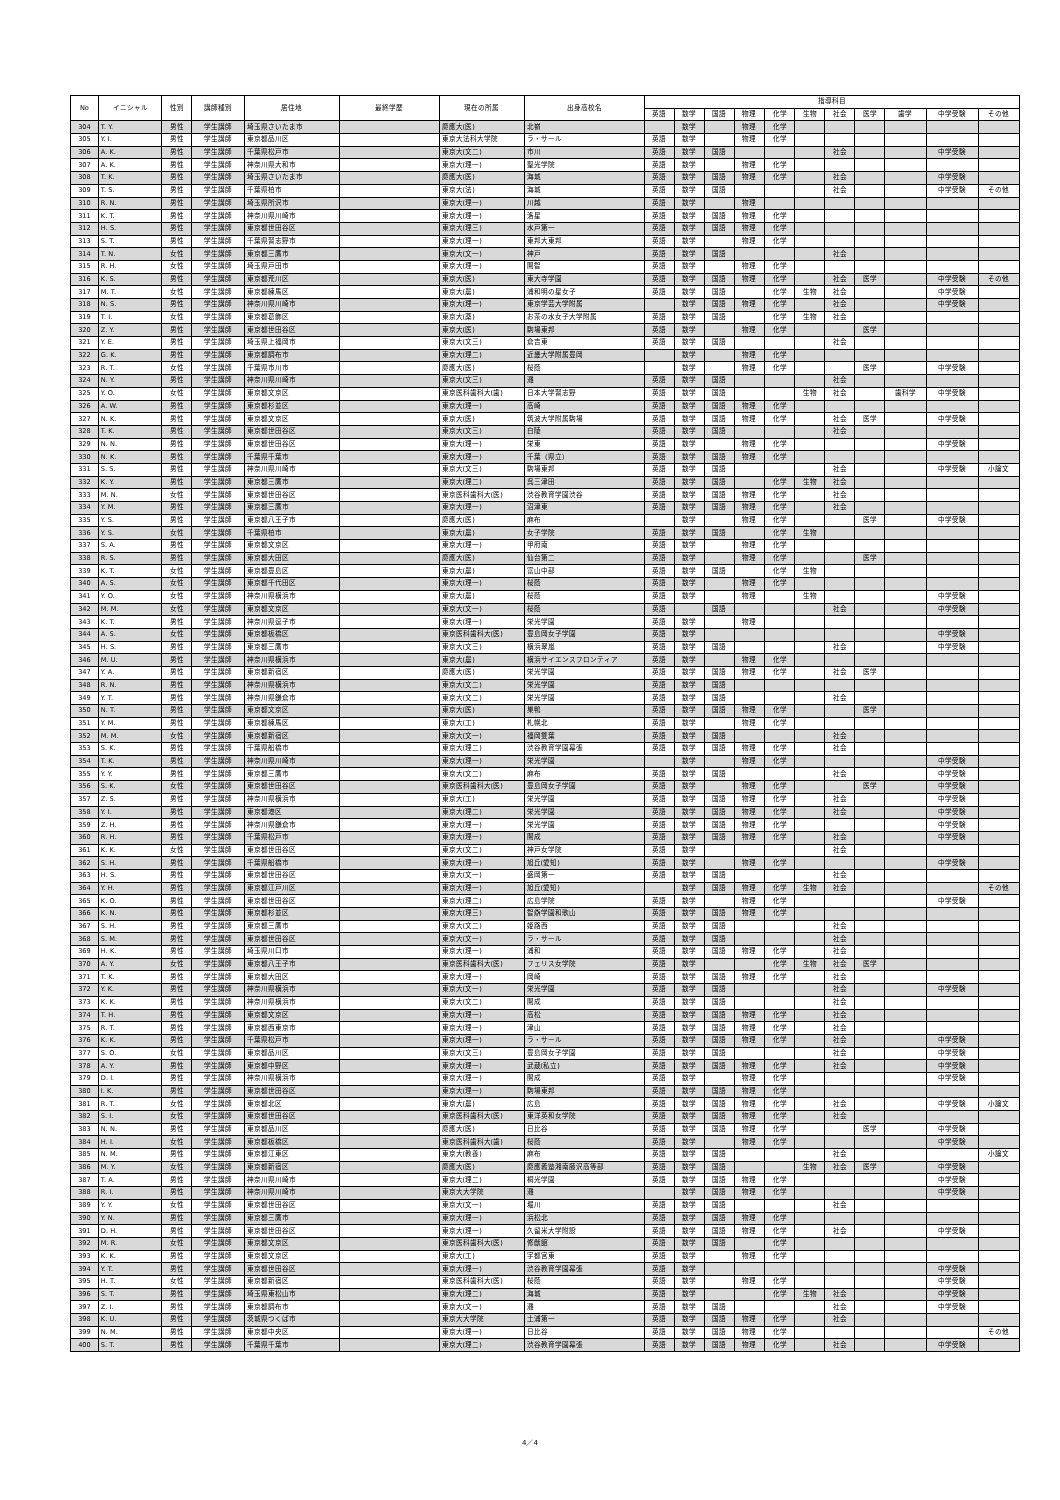| No | イニシャル | 性別 | 講師種別 | 居住地 | 最終学歴 | 現在の所属 | 出身高校名 | 指導科目 | | | | | | | | | | |
| --- | --- | --- | --- | --- | --- | --- | --- | --- | --- | --- | --- | --- | --- | --- | --- | --- | --- | --- |
| | | | | | | | | 英語 | 数学 | 国語 | 物理 | 化学 | 生物 | 社会 | 医学 | 歯学 | 中学受験 | その他 |
| 304 | T. Y. | 男性 | 学生講師 | 埼玉県さいたま市 | | 慶應大(医) | 北嶺 | | 数学 | | 物理 | 化学 | | | | | | |
| 305 | Y. I. | 男性 | 学生講師 | 東京都品川区 | | 東京大法科大学院 | ラ・サール | 英語 | 数学 | | 物理 | 化学 | | | | | | |
| 306 | A. K. | 男性 | 学生講師 | 千葉県松戸市 | | 東京大(文二) | 市川 | 英語 | 数学 | 国語 | | | | 社会 | | | 中学受験 | |
| 307 | A. K. | 男性 | 学生講師 | 神奈川県大和市 | | 東京大(理一) | 聖光学院 | 英語 | 数学 | | 物理 | 化学 | | | | | | |
| 308 | T. K. | 男性 | 学生講師 | 埼玉県さいたま市 | | 慶應大(医) | 海城 | 英語 | 数学 | 国語 | 物理 | 化学 | | 社会 | | | 中学受験 | |
| 309 | T. S. | 男性 | 学生講師 | 千葉県柏市 | | 東京大(法) | 海城 | 英語 | 数学 | 国語 | | | | 社会 | | | 中学受験 | その他 |
| 310 | R. N. | 男性 | 学生講師 | 埼玉県所沢市 | | 東京大(理一) | 川越 | 英語 | 数学 | | 物理 | | | | | | | |
| 311 | K. T. | 男性 | 学生講師 | 神奈川県川崎市 | | 東京大(理一) | 洛星 | 英語 | 数学 | 国語 | 物理 | 化学 | | | | | | |
| 312 | H. S. | 男性 | 学生講師 | 東京都世田谷区 | | 東京大(理三) | 水戸第一 | 英語 | 数学 | 国語 | 物理 | 化学 | | | | | | |
| 313 | S. T. | 男性 | 学生講師 | 千葉県習志野市 | | 東京大(理一) | 東邦大東邦 | 英語 | 数学 | | 物理 | 化学 | | | | | | |
| 314 | T. N. | 女性 | 学生講師 | 東京都三鷹市 | | 東京大(文一) | 神戸 | 英語 | 数学 | 国語 | | | | 社会 | | | | |
| 315 | R. H. | 女性 | 学生講師 | 埼玉県戸田市 | | 東京大(理一) | 開智 | 英語 | 数学 | | 物理 | 化学 | | | | | | |
| 316 | K. S. | 男性 | 学生講師 | 東京都荒川区 | | 東京大(医) | 東大寺学園 | 英語 | 数学 | 国語 | 物理 | 化学 | | 社会 | 医学 | | 中学受験 | その他 |
| 317 | M. T. | 女性 | 学生講師 | 東京都練馬区 | | 東京大(農) | 浦和明の星女子 | 英語 | 数学 | 国語 | | 化学 | 生物 | 社会 | | | 中学受験 | |
| 318 | N. S. | 男性 | 学生講師 | 神奈川県川崎市 | | 東京大(理一) | 東京学芸大学附属 | | 数学 | 国語 | 物理 | 化学 | | 社会 | | | 中学受験 | |
| 319 | T. I. | 女性 | 学生講師 | 東京都葛飾区 | | 東京大(薬) | お茶の水女子大学附属 | 英語 | 数学 | 国語 | | 化学 | 生物 | 社会 | | | | |
| 320 | Z. Y. | 男性 | 学生講師 | 東京都世田谷区 | | 東京大(医) | 駒場東邦 | 英語 | 数学 | | 物理 | 化学 | | | 医学 | | | |
| 321 | Y. E. | 男性 | 学生講師 | 埼玉県上福岡市 | | 東京大(文三) | 倉吉東 | 英語 | 数学 | 国語 | | | | 社会 | | | | |
| 322 | G. K. | 男性 | 学生講師 | 東京都調布市 | | 東京大(理二) | 近畿大学附属豊岡 | | 数学 | | 物理 | 化学 | | | | | | |
| 323 | R. T. | 女性 | 学生講師 | 千葉県市川市 | | 慶應大(医) | 桜蔭 | | 数学 | | 物理 | 化学 | | | 医学 | | 中学受験 | |
| 324 | N. Y. | 男性 | 学生講師 | 神奈川県川崎市 | | 東京大(文三) | 灘 | 英語 | 数学 | 国語 | | | | 社会 | | | | |
| 325 | Y. O. | 女性 | 学生講師 | 東京都文京区 | | 東京医科歯科大(歯) | 日本大学習志野 | 英語 | 数学 | 国語 | | | 生物 | 社会 | | 歯科学 | 中学受験 | |
| 326 | A. W. | 男性 | 学生講師 | 東京都杉並区 | | 東京大(理一) | 高崎 | 英語 | 数学 | 国語 | 物理 | 化学 | | | | | | |
| 327 | N. K. | 男性 | 学生講師 | 東京都文京区 | | 東京大(医) | 筑波大学附属駒場 | 英語 | 数学 | 国語 | 物理 | 化学 | | 社会 | 医学 | | 中学受験 | |
| 328 | T. K. | 男性 | 学生講師 | 東京都世田谷区 | | 東京大(文三) | 白陵 | 英語 | 数学 | 国語 | | | | 社会 | | | | |
| 329 | N. N. | 男性 | 学生講師 | 東京都世田谷区 | | 東京大(理一) | 栄東 | 英語 | 数学 | | 物理 | 化学 | | | | | 中学受験 | |
| 330 | N. K. | 男性 | 学生講師 | 千葉県千葉市 | | 東京大(理一) | 千葉（県立） | 英語 | 数学 | 国語 | 物理 | 化学 | | | | | | |
| 331 | S. S. | 男性 | 学生講師 | 神奈川県川崎市 | | 東京大(文三) | 駒場東邦 | 英語 | 数学 | 国語 | | | | 社会 | | | 中学受験 | 小論文 |
| 332 | K. Y. | 男性 | 学生講師 | 東京都三鷹市 | | 東京大(理二) | 呉三津田 | 英語 | 数学 | 国語 | | 化学 | 生物 | 社会 | | | | |
| 333 | M. N. | 女性 | 学生講師 | 東京都世田谷区 | | 東京医科歯科大(医) | 渋谷教育学園渋谷 | 英語 | 数学 | 国語 | 物理 | 化学 | | 社会 | | | | |
| 334 | Y. M. | 男性 | 学生講師 | 東京都三鷹市 | | 東京大(理一) | 沼津東 | 英語 | 数学 | 国語 | 物理 | 化学 | | 社会 | | | | |
| 335 | Y. S. | 男性 | 学生講師 | 東京都八王子市 | | 慶應大(医) | 麻布 | | 数学 | | 物理 | 化学 | | | 医学 | | 中学受験 | |
| 336 | Y. S. | 女性 | 学生講師 | 千葉県柏市 | | 東京大(農) | 女子学院 | 英語 | 数学 | 国語 | | 化学 | 生物 | | | | | |
| 337 | S. A. | 男性 | 学生講師 | 東京都文京区 | | 東京大(理一) | 甲府南 | 英語 | 数学 | | 物理 | 化学 | | | | | | |
| 338 | R. S. | 男性 | 学生講師 | 東京都大田区 | | 慶應大(医) | 仙台第二 | 英語 | 数学 | | 物理 | 化学 | | | 医学 | | | |
| 339 | K. T. | 女性 | 学生講師 | 東京都豊島区 | | 東京大(農) | 富山中部 | 英語 | 数学 | 国語 | | 化学 | 生物 | | | | | |
| 340 | A. S. | 女性 | 学生講師 | 東京都千代田区 | | 東京大(理一) | 桜蔭 | 英語 | 数学 | | 物理 | 化学 | | | | | | |
| 341 | Y. O. | 女性 | 学生講師 | 神奈川県横浜市 | | 東京大(農) | 桜蔭 | 英語 | 数学 | | 物理 | | 生物 | | | | 中学受験 | |
| 342 | M. M. | 女性 | 学生講師 | 東京都文京区 | | 東京大(文一) | 桜蔭 | 英語 | | 国語 | | | | 社会 | | | 中学受験 | |
| 343 | K. T. | 男性 | 学生講師 | 神奈川県逗子市 | | 東京大(理一) | 栄光学園 | 英語 | 数学 | | 物理 | | | | | | | |
| 344 | A. S. | 女性 | 学生講師 | 東京都板橋区 | | 東京医科歯科大(医) | 豊島岡女子学園 | 英語 | 数学 | | | | | | | | 中学受験 | |
| 345 | H. S. | 男性 | 学生講師 | 東京都三鷹市 | | 東京大(文三) | 横浜翠嵐 | 英語 | 数学 | 国語 | | | | 社会 | | | 中学受験 | |
| 346 | M. U. | 男性 | 学生講師 | 神奈川県横浜市 | | 東京大(農) | 横浜サイエンスフロンティア | 英語 | 数学 | | 物理 | 化学 | | | | | | |
| 347 | Y. A. | 男性 | 学生講師 | 東京都新宿区 | | 慶應大(医) | 栄光学園 | 英語 | 数学 | 国語 | 物理 | 化学 | | 社会 | 医学 | | | |
| 348 | R. N. | 男性 | 学生講師 | 神奈川県横浜市 | | 東京大(文二) | 栄光学園 | 英語 | 数学 | 国語 | | | | | | | | |
| 349 | Y. T. | 男性 | 学生講師 | 神奈川県鎌倉市 | | 東京大(文二) | 栄光学園 | 英語 | 数学 | 国語 | | | | 社会 | | | | |
| 350 | N. T. | 男性 | 学生講師 | 東京都文京区 | | 東京大(医) | 巣鴨 | 英語 | 数学 | 国語 | 物理 | 化学 | | | 医学 | | | |
| 351 | Y. M. | 男性 | 学生講師 | 東京都練馬区 | | 東京大(工) | 札幌北 | 英語 | 数学 | | 物理 | 化学 | | | | | | |
| 352 | M. M. | 女性 | 学生講師 | 東京都新宿区 | | 東京大(文一) | 福岡雙葉 | 英語 | 数学 | 国語 | | | | 社会 | | | | |
| 353 | S. K. | 男性 | 学生講師 | 千葉県船橋市 | | 東京大(理二) | 渋谷教育学園幕張 | 英語 | 数学 | 国語 | 物理 | 化学 | | 社会 | | | | |
| 354 | T. K. | 男性 | 学生講師 | 神奈川県川崎市 | | 東京大(理一) | 栄光学園 | | 数学 | | 物理 | 化学 | | | | | 中学受験 | |
| 355 | Y. Y. | 男性 | 学生講師 | 東京都三鷹市 | | 東京大(文二) | 麻布 | 英語 | 数学 | 国語 | | | | 社会 | | | 中学受験 | |
| 356 | S. K. | 女性 | 学生講師 | 東京都世田谷区 | | 東京医科歯科大(医) | 豊島岡女子学園 | 英語 | 数学 | | 物理 | 化学 | | | 医学 | | 中学受験 | |
| 357 | Z. S. | 男性 | 学生講師 | 神奈川県横浜市 | | 東京大(工) | 栄光学園 | 英語 | 数学 | 国語 | 物理 | 化学 | | 社会 | | | 中学受験 | |
| 358 | Y. I. | 男性 | 学生講師 | 東京都港区 | | 東京大(理二) | 栄光学園 | 英語 | 数学 | 国語 | 物理 | 化学 | | 社会 | | | 中学受験 | |
| 359 | Z. H. | 男性 | 学生講師 | 神奈川県鎌倉市 | | 東京大(理一) | 栄光学園 | 英語 | 数学 | 国語 | 物理 | 化学 | | | | | 中学受験 | |
| 360 | R. H. | 男性 | 学生講師 | 千葉県松戸市 | | 東京大(理一) | 開成 | 英語 | 数学 | 国語 | 物理 | 化学 | | 社会 | | | 中学受験 | |
| 361 | K. K. | 女性 | 学生講師 | 東京都世田谷区 | | 東京大(文二) | 神戸女学院 | 英語 | 数学 | | | | | 社会 | | | | |
| 362 | S. H. | 男性 | 学生講師 | 千葉県船橋市 | | 東京大(理一) | 旭丘(愛知) | 英語 | 数学 | | 物理 | 化学 | | | | | 中学受験 | |
| 363 | H. S. | 男性 | 学生講師 | 東京都世田谷区 | | 東京大(文一) | 盛岡第一 | 英語 | 数学 | 国語 | | | | 社会 | | | | |
| 364 | Y. H. | 男性 | 学生講師 | 東京都江戸川区 | | 東京大(理一) | 旭丘(愛知) | | 数学 | 国語 | 物理 | 化学 | 生物 | 社会 | | | | その他 |
| 365 | K. O. | 男性 | 学生講師 | 東京都世田谷区 | | 東京大(理二) | 広島学院 | 英語 | 数学 | | 物理 | 化学 | | | | | 中学受験 | |
| 366 | K. N. | 男性 | 学生講師 | 東京都杉並区 | | 東京大(理三) | 智辯学園和歌山 | 英語 | 数学 | 国語 | 物理 | 化学 | | | | | | |
| 367 | S. H. | 男性 | 学生講師 | 東京都三鷹市 | | 東京大(文二) | 姫路西 | 英語 | 数学 | 国語 | | | | 社会 | | | | |
| 368 | S. M. | 男性 | 学生講師 | 東京都世田谷区 | | 東京大(文一) | ラ・サール | 英語 | 数学 | 国語 | | | | 社会 | | | | |
| 369 | H. K. | 男性 | 学生講師 | 埼玉県川口市 | | 東京大(理一) | 浦和 | 英語 | 数学 | 国語 | 物理 | 化学 | | 社会 | | | | |
| 370 | A. Y. | 女性 | 学生講師 | 東京都八王子市 | | 東京医科歯科大(医) | フェリス女学院 | 英語 | 数学 | | | 化学 | 生物 | 社会 | 医学 | | | |
| 371 | T. K. | 男性 | 学生講師 | 東京都大田区 | | 東京大(理一) | 岡崎 | 英語 | 数学 | 国語 | 物理 | 化学 | | 社会 | | | | |
| 372 | Y. K. | 男性 | 学生講師 | 神奈川県横浜市 | | 東京大(文一) | 栄光学園 | 英語 | 数学 | 国語 | | | | 社会 | | | 中学受験 | |
| 373 | K. K. | 男性 | 学生講師 | 神奈川県横浜市 | | 東京大(文二) | 開成 | 英語 | 数学 | 国語 | | | | 社会 | | | | |
| 374 | T. H. | 男性 | 学生講師 | 東京都文京区 | | 東京大(理一) | 高松 | 英語 | 数学 | 国語 | 物理 | 化学 | | 社会 | | | | |
| 375 | R. T. | 男性 | 学生講師 | 東京都西東京市 | | 東京大(理一) | 津山 | 英語 | 数学 | 国語 | 物理 | 化学 | | 社会 | | | | |
| 376 | K. K. | 男性 | 学生講師 | 千葉県松戸市 | | 東京大(理一) | ラ・サール | 英語 | 数学 | 国語 | 物理 | 化学 | | 社会 | | | 中学受験 | |
| 377 | S. O. | 女性 | 学生講師 | 東京都品川区 | | 東京大(文三) | 豊島岡女子学園 | 英語 | 数学 | 国語 | | | | 社会 | | | 中学受験 | |
| 378 | A. Y. | 男性 | 学生講師 | 東京都中野区 | | 東京大(理一) | 武蔵(私立) | 英語 | 数学 | 国語 | 物理 | 化学 | | 社会 | | | 中学受験 | |
| 379 | D. I. | 男性 | 学生講師 | 神奈川県横浜市 | | 東京大(理一) | 開成 | 英語 | 数学 | | 物理 | 化学 | | | | | 中学受験 | |
| 380 | I. K. | 男性 | 学生講師 | 東京都世田谷区 | | 東京大(理一) | 駒場東邦 | 英語 | 数学 | 国語 | 物理 | 化学 | | | | | | |
| 381 | R. T. | 女性 | 学生講師 | 東京都北区 | | 東京大(農) | 広島 | 英語 | 数学 | 国語 | 物理 | 化学 | | 社会 | | | 中学受験 | 小論文 |
| 382 | S. I. | 女性 | 学生講師 | 東京都世田谷区 | | 東京医科歯科大(医) | 東洋英和女学院 | 英語 | 数学 | 国語 | 物理 | 化学 | | 社会 | | | | |
| 383 | N. N. | 男性 | 学生講師 | 東京都品川区 | | 慶應大(医) | 日比谷 | 英語 | 数学 | 国語 | 物理 | 化学 | | | 医学 | | 中学受験 | |
| 384 | H. I. | 女性 | 学生講師 | 東京都板橋区 | | 東京医科歯科大(歯) | 桜蔭 | 英語 | 数学 | | 物理 | 化学 | | | | | 中学受験 | |
| 385 | N. M. | 男性 | 学生講師 | 東京都江東区 | | 東京大(教養) | 麻布 | 英語 | 数学 | 国語 | | | | 社会 | | | | 小論文 |
| 386 | M. Y. | 女性 | 学生講師 | 東京都新宿区 | | 慶應大(医) | 慶應義塾湘南藤沢高等部 | 英語 | 数学 | 国語 | | | 生物 | 社会 | 医学 | | 中学受験 | |
| 387 | T. A. | 男性 | 学生講師 | 神奈川県川崎市 | | 東京大(理二) | 桐光学園 | 英語 | 数学 | 国語 | 物理 | 化学 | | | | | 中学受験 | |
| 388 | R. I. | 男性 | 学生講師 | 神奈川県川崎市 | | 東京大大学院 | 灘 | | 数学 | 国語 | 物理 | 化学 | | | | | 中学受験 | |
| 389 | Y. Y. | 女性 | 学生講師 | 東京都世田谷区 | | 東京大(文一) | 堀川 | 英語 | 数学 | 国語 | | | | 社会 | | | | |
| 390 | Y. N. | 男性 | 学生講師 | 東京都三鷹市 | | 東京大(理一) | 浜松北 | 英語 | 数学 | 国語 | 物理 | 化学 | | | | | | |
| 391 | D. H. | 男性 | 学生講師 | 東京都世田谷区 | | 東京大(理一) | 久留米大学附設 | 英語 | 数学 | 国語 | 物理 | 化学 | | 社会 | | | 中学受験 | |
| 392 | M. R. | 女性 | 学生講師 | 東京都文京区 | | 東京医科歯科大(医) | 修猷館 | 英語 | 数学 | 国語 | | 化学 | | | | | | |
| 393 | K. K. | 男性 | 学生講師 | 東京都文京区 | | 東京大(工) | 宇都宮東 | 英語 | 数学 | | 物理 | 化学 | | | | | | |
| 394 | Y. T. | 男性 | 学生講師 | 東京都世田谷区 | | 東京大(理一) | 渋谷教育学園幕張 | 英語 | 数学 | | | | | | | | 中学受験 | |
| 395 | H. T. | 女性 | 学生講師 | 東京都新宿区 | | 東京医科歯科大(医) | 桜蔭 | 英語 | 数学 | | 物理 | 化学 | | | | | 中学受験 | |
| 396 | S. T. | 男性 | 学生講師 | 埼玉県東松山市 | | 東京大(理二) | 海城 | 英語 | 数学 | | | 化学 | 生物 | 社会 | | | 中学受験 | |
| 397 | Z. I. | 男性 | 学生講師 | 東京都調布市 | | 東京大(文一) | 灘 | 英語 | 数学 | 国語 | | | | 社会 | | | 中学受験 | |
| 398 | K. U. | 男性 | 学生講師 | 茨城県つくば市 | | 東京大大学院 | 土浦第一 | 英語 | 数学 | 国語 | 物理 | 化学 | | 社会 | | | | |
| 399 | N. M. | 男性 | 学生講師 | 東京都中央区 | | 東京大(理一) | 日比谷 | 英語 | 数学 | 国語 | 物理 | 化学 | | | | | | その他 |
| 400 | S. T. | 男性 | 学生講師 | 千葉県千葉市 | | 東京大(理二) | 渋谷教育学園幕張 | 英語 | 数学 | 国語 | 物理 | 化学 | | 社会 | | | 中学受験 | |
4／4